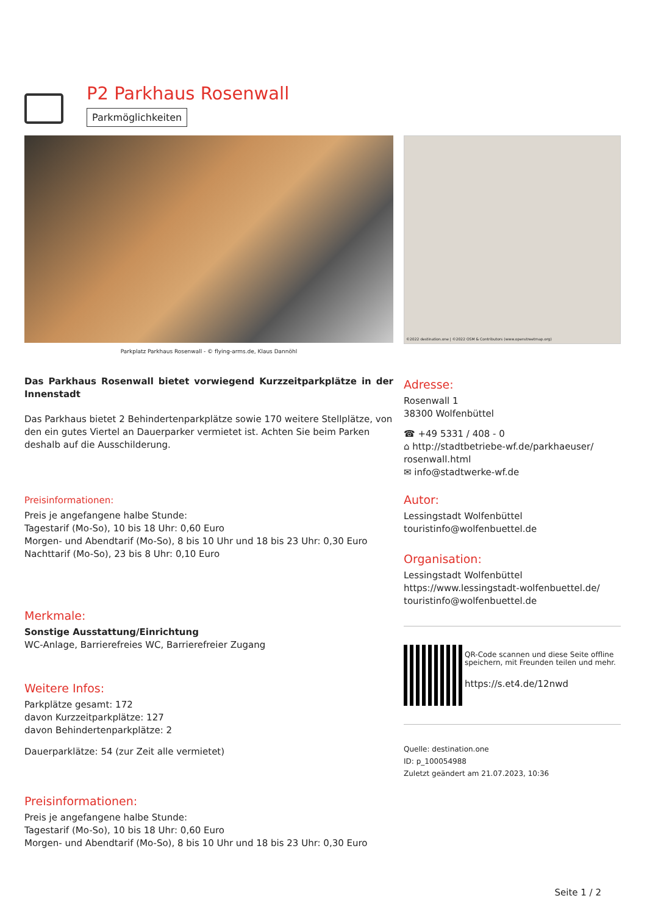P2 Parkhaus Rosenwall
Parkmöglichkeiten
Parkplatz Parkhaus Rosenwall - © flying-arms.de, Klaus Dannöhl
Das Parkhaus Rosenwall bietet vorwiegend Kurzzeitparkplätze in der Innenstadt
Das Parkhaus bietet 2 Behindertenparkplätze sowie 170 weitere Stellplätze, von den ein gutes Viertel an Dauerparker vermietet ist. Achten Sie beim Parken deshalb auf die Ausschilderung.
Preisinformationen:
Preis je angefangene halbe Stunde:
Tagestarif (Mo-So), 10 bis 18 Uhr: 0,60 Euro
Morgen- und Abendtarif (Mo-So), 8 bis 10 Uhr und 18 bis 23 Uhr: 0,30 Euro
Nachttarif (Mo-So), 23 bis 8 Uhr: 0,10 Euro
Merkmale:
Sonstige Ausstattung/Einrichtung
WC-Anlage, Barrierefreies WC, Barrierefreier Zugang
Weitere Infos:
Parkplätze gesamt: 172
davon Kurzzeitparkplätze: 127
davon Behindertenparkplätze: 2
Dauerparklätze: 54 (zur Zeit alle vermietet)
Preisinformationen:
Preis je angefangene halbe Stunde:
Tagestarif (Mo-So), 10 bis 18 Uhr: 0,60 Euro
Morgen- und Abendtarif (Mo-So), 8 bis 10 Uhr und 18 bis 23 Uhr: 0,30 Euro
©2022 destination.one | ©2022 OSM & Contributors (www.openstreetmap.org)
Adresse:
Rosenwall 1
38300 Wolfenbüttel
☎ +49 5331 / 408 - 0
⌂ http://stadtbetriebe-wf.de/parkhaeuser/ rosenwall.html
✉ info@stadtwerke-wf.de
Autor:
Lessingstadt Wolfenbüttel
touristinfo@wolfenbuettel.de
Organisation:
Lessingstadt Wolfenbüttel
https://www.lessingstadt-wolfenbuettel.de/
touristinfo@wolfenbuettel.de
QR-Code scannen und diese Seite offline speichern, mit Freunden teilen und mehr.
https://s.et4.de/12nwd
Quelle: destination.one
ID: p_100054988
Zuletzt geändert am 21.07.2023, 10:36
Seite 1 / 2